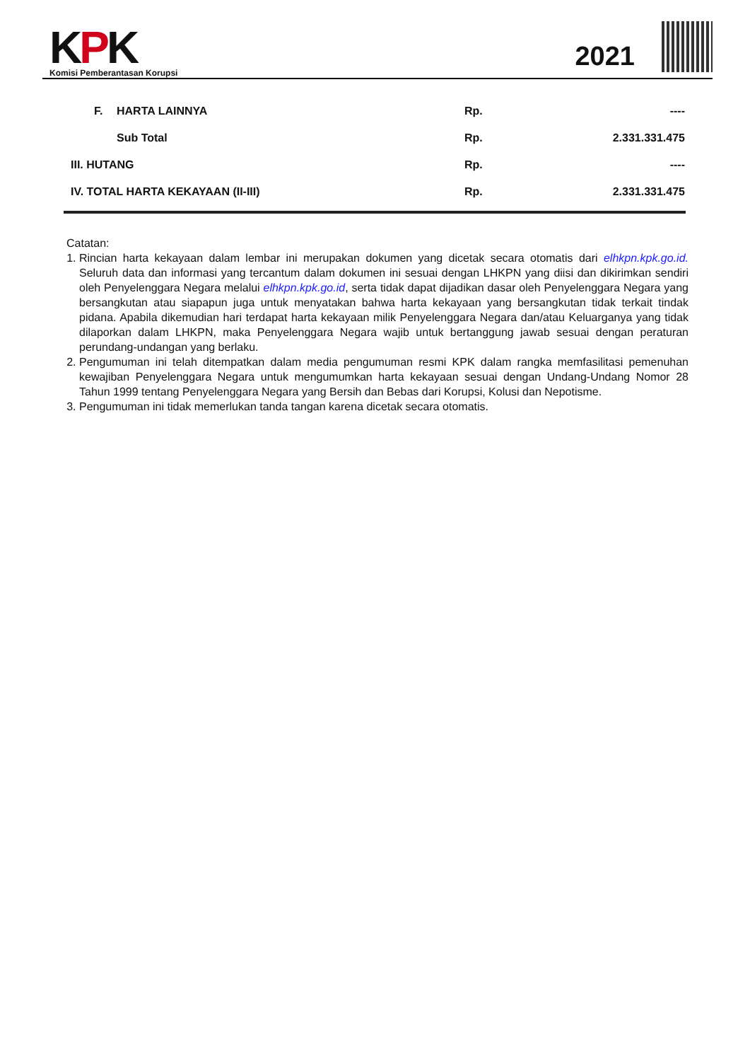KPK
Komisi Pemberantasan Korupsi
2021
| | F. | HARTA LAINNYA | Rp. | ---- |
| | | Sub Total | Rp. | 2.331.331.475 |
| III. HUTANG | | | Rp. | ---- |
| IV. TOTAL HARTA KEKAYAAN (II-III) | | | Rp. | 2.331.331.475 |
Catatan:
1. Rincian harta kekayaan dalam lembar ini merupakan dokumen yang dicetak secara otomatis dari elhkpn.kpk.go.id. Seluruh data dan informasi yang tercantum dalam dokumen ini sesuai dengan LHKPN yang diisi dan dikirimkan sendiri oleh Penyelenggara Negara melalui elhkpn.kpk.go.id, serta tidak dapat dijadikan dasar oleh Penyelenggara Negara yang bersangkutan atau siapapun juga untuk menyatakan bahwa harta kekayaan yang bersangkutan tidak terkait tindak pidana. Apabila dikemudian hari terdapat harta kekayaan milik Penyelenggara Negara dan/atau Keluarganya yang tidak dilaporkan dalam LHKPN, maka Penyelenggara Negara wajib untuk bertanggung jawab sesuai dengan peraturan perundang-undangan yang berlaku.
2. Pengumuman ini telah ditempatkan dalam media pengumuman resmi KPK dalam rangka memfasilitasi pemenuhan kewajiban Penyelenggara Negara untuk mengumumkan harta kekayaan sesuai dengan Undang-Undang Nomor 28 Tahun 1999 tentang Penyelenggara Negara yang Bersih dan Bebas dari Korupsi, Kolusi dan Nepotisme.
3. Pengumuman ini tidak memerlukan tanda tangan karena dicetak secara otomatis.